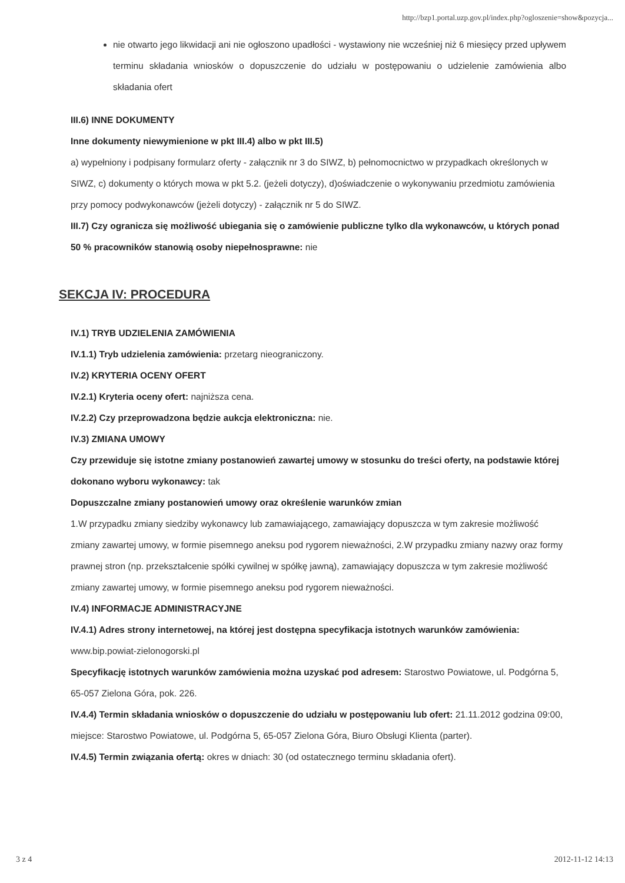http://bzp1.portal.uzp.gov.pl/index.php?ogloszenie=show&pozycja...
nie otwarto jego likwidacji ani nie ogłoszono upadłości - wystawiony nie wcześniej niż 6 miesięcy przed upływem terminu składania wniosków o dopuszczenie do udziału w postępowaniu o udzielenie zamówienia albo składania ofert
III.6) INNE DOKUMENTY
Inne dokumenty niewymienione w pkt III.4) albo w pkt III.5)
a) wypełniony i podpisany formularz oferty - załącznik nr 3 do SIWZ, b) pełnomocnictwo w przypadkach określonych w SIWZ, c) dokumenty o których mowa w pkt 5.2. (jeżeli dotyczy), d)oświadczenie o wykonywaniu przedmiotu zamówienia przy pomocy podwykonawców (jeżeli dotyczy) - załącznik nr 5 do SIWZ.
III.7) Czy ogranicza się możliwość ubiegania się o zamówienie publiczne tylko dla wykonawców, u których ponad 50 % pracowników stanowią osoby niepełnosprawne: nie
SEKCJA IV: PROCEDURA
IV.1) TRYB UDZIELENIA ZAMÓWIENIA
IV.1.1) Tryb udzielenia zamówienia: przetarg nieograniczony.
IV.2) KRYTERIA OCENY OFERT
IV.2.1) Kryteria oceny ofert: najniższa cena.
IV.2.2) Czy przeprowadzona będzie aukcja elektroniczna: nie.
IV.3) ZMIANA UMOWY
Czy przewiduje się istotne zmiany postanowień zawartej umowy w stosunku do treści oferty, na podstawie której dokonano wyboru wykonawcy: tak
Dopuszczalne zmiany postanowień umowy oraz określenie warunków zmian
1.W przypadku zmiany siedziby wykonawcy lub zamawiającego, zamawiający dopuszcza w tym zakresie możliwość zmiany zawartej umowy, w formie pisemnego aneksu pod rygorem nieważności, 2.W przypadku zmiany nazwy oraz formy prawnej stron (np. przekształcenie spółki cywilnej w spółkę jawną), zamawiający dopuszcza w tym zakresie możliwość zmiany zawartej umowy, w formie pisemnego aneksu pod rygorem nieważności.
IV.4) INFORMACJE ADMINISTRACYJNE
IV.4.1) Adres strony internetowej, na której jest dostępna specyfikacja istotnych warunków zamówienia: www.bip.powiat-zielonogorski.pl
Specyfikację istotnych warunków zamówienia można uzyskać pod adresem: Starostwo Powiatowe, ul. Podgórna 5, 65-057 Zielona Góra, pok. 226.
IV.4.4) Termin składania wniosków o dopuszczenie do udziału w postępowaniu lub ofert: 21.11.2012 godzina 09:00, miejsce: Starostwo Powiatowe, ul. Podgórna 5, 65-057 Zielona Góra, Biuro Obsługi Klienta (parter).
IV.4.5) Termin związania ofertą: okres w dniach: 30 (od ostatecznego terminu składania ofert).
3 z 4 2012-11-12 14:13